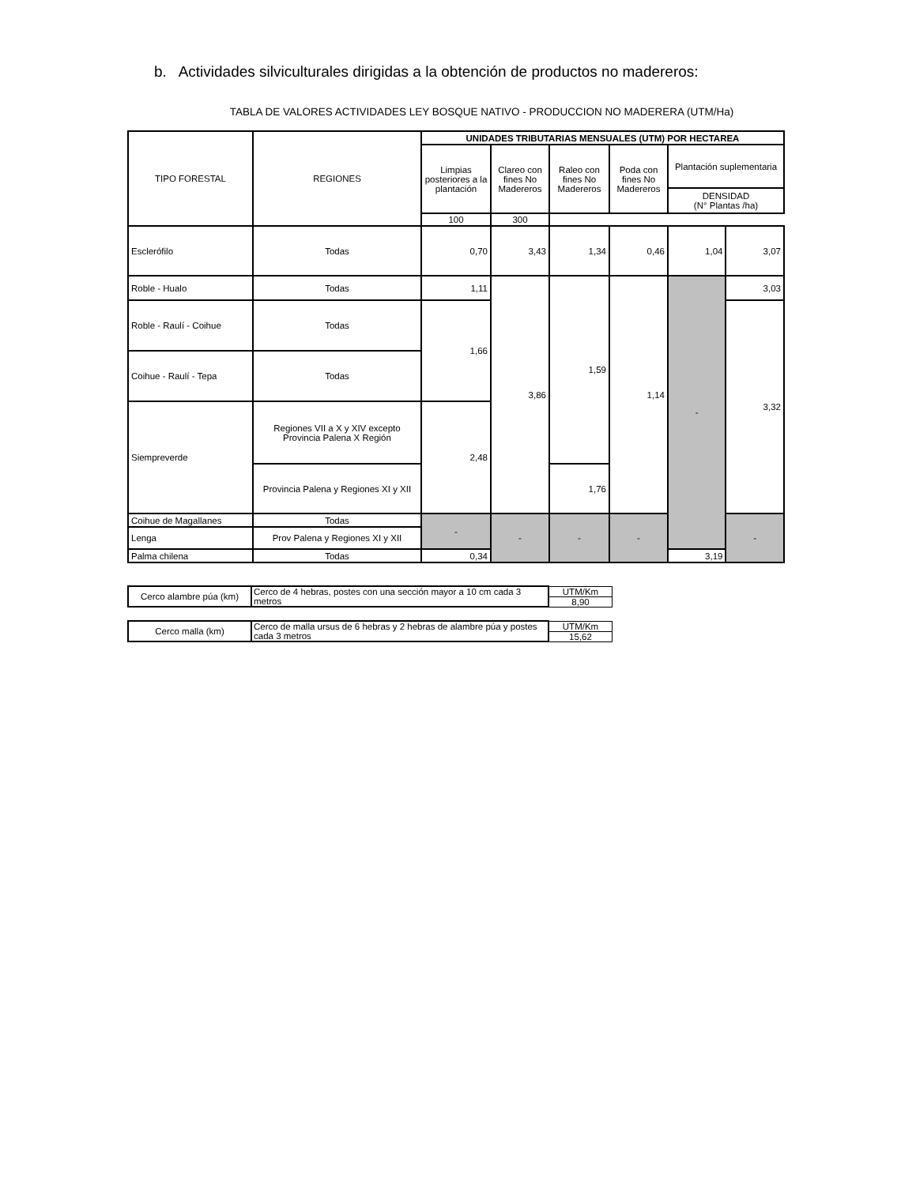b. Actividades silviculturales dirigidas a la obtención de productos no madereros:
TABLA DE VALORES ACTIVIDADES LEY BOSQUE NATIVO - PRODUCCION NO MADERERA (UTM/Ha)
| TIPO FORESTAL | REGIONES | UNIDADES TRIBUTARIAS MENSUALES (UTM) POR HECTAREA | | | | | |
| --- | --- | --- | --- | --- | --- | --- | --- |
| | | Limpias posteriores a la plantación | Clareo con fines No Madereros | Raleo con fines No Madereros | Poda con fines No Madereros | Plantación suplementaria | |
| | | | | | | DENSIDAD (N° Plantas /ha) | |
| | | 100 | 300 | | | | |
| Esclerófilo | Todas | 0,70 | 3,43 | 1,34 | 0,46 | 1,04 | 3,07 |
| Roble - Hualo | Todas | 1,11 | 3,86 | 1,59 | 1,14 | - | 3,03 |
| Roble - Raulí - Coihue | Todas | 1,66 | | | | | 3,32 |
| Coihue - Raulí - Tepa | Todas | | | | | | |
| Siempreverde | Regiones VII a X y XIV excepto Provincia Palena X Región | 2,48 | | | | | |
| | Provincia Palena y Regiones XI y XII | | | 1,76 | | | |
| Coihue de Magallanes | Todas | - | - | - | - | | - |
| Lenga | Prov Palena y Regiones XI y XII | | | | | | |
| Palma chilena | Todas | 0,34 | | | | 3,19 | |
| Cerco alambre púa (km) | Cerco de 4 hebras, postes con una sección mayor a 10 cm cada 3 metros | UTM/Km |
| | | 8,90 |
| Cerco malla (km) | Cerco de malla ursus de 6 hebras y 2 hebras de alambre púa y postes cada 3 metros | UTM/Km |
| | | 15,62 |